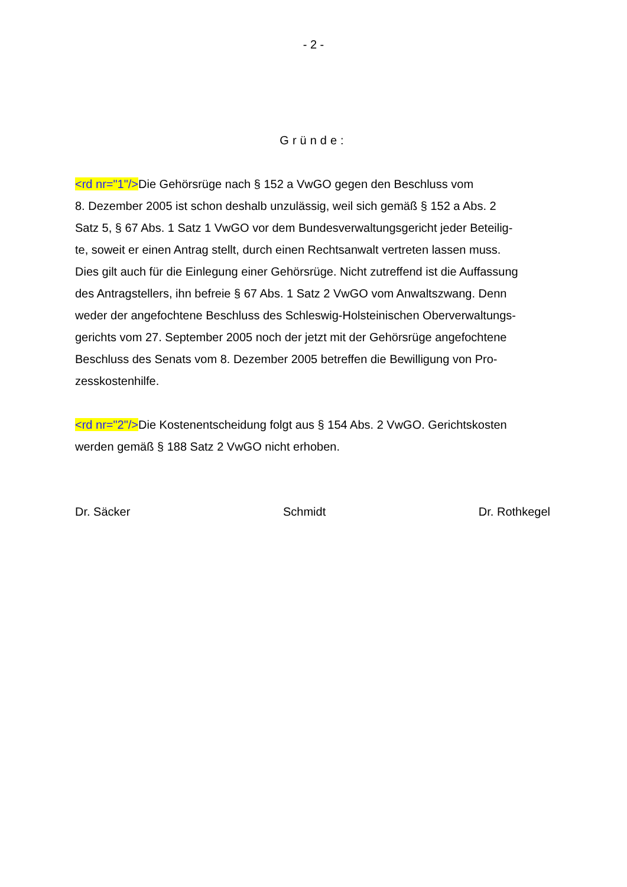- 2 -
Gründe:
<rd nr="1"/>Die Gehörsrüge nach § 152 a VwGO gegen den Beschluss vom
8. Dezember 2005 ist schon deshalb unzulässig, weil sich gemäß § 152 a Abs. 2
Satz 5, § 67 Abs. 1 Satz 1 VwGO vor dem Bundesverwaltungsgericht jeder Beteilig-
te, soweit er einen Antrag stellt, durch einen Rechtsanwalt vertreten lassen muss.
Dies gilt auch für die Einlegung einer Gehörsrüge. Nicht zutreffend ist die Auffassung
des Antragstellers, ihn befreie § 67 Abs. 1 Satz 2 VwGO vom Anwaltszwang. Denn
weder der angefochtene Beschluss des Schleswig-Holsteinischen Oberverwaltungs-
gerichts vom 27. September 2005 noch der jetzt mit der Gehörsrüge angefochtene
Beschluss des Senats vom 8. Dezember 2005 betreffen die Bewilligung von Pro-
zesskostenhilfe.
<rd nr="2"/>Die Kostenentscheidung folgt aus § 154 Abs. 2 VwGO. Gerichtskosten
werden gemäß § 188 Satz 2 VwGO nicht erhoben.
Dr. Säcker Schmidt Dr. Rothkegel